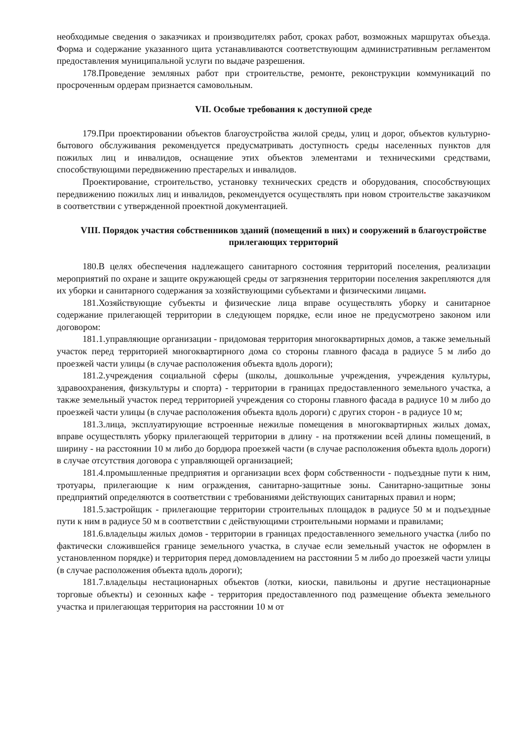необходимые сведения о заказчиках и производителях работ, сроках работ, возможных маршрутах объезда. Форма и содержание указанного щита устанавливаются соответствующим административным регламентом предоставления муниципальной услуги по выдаче разрешения.
178.Проведение земляных работ при строительстве, ремонте, реконструкции коммуникаций по просроченным ордерам признается самовольным.
VII. Особые требования к доступной среде
179.При проектировании объектов благоустройства жилой среды, улиц и дорог, объектов культурно-бытового обслуживания рекомендуется предусматривать доступность среды населенных пунктов для пожилых лиц и инвалидов, оснащение этих объектов элементами и техническими средствами, способствующими передвижению престарелых и инвалидов.
Проектирование, строительство, установку технических средств и оборудования, способствующих передвижению пожилых лиц и инвалидов, рекомендуется осуществлять при новом строительстве заказчиком в соответствии с утвержденной проектной документацией.
VIII. Порядок участия собственников зданий (помещений в них) и сооружений в благоустройстве прилегающих территорий
180.В целях обеспечения надлежащего санитарного состояния территорий поселения, реализации мероприятий по охране и защите окружающей среды от загрязнения территории поселения закрепляются для их уборки и санитарного содержания за хозяйствующими субъектами и физическими лицами.
181.Хозяйствующие субъекты и физические лица вправе осуществлять уборку и санитарное содержание прилегающей территории в следующем порядке, если иное не предусмотрено законом или договором:
181.1.управляющие организации - придомовая территория многоквартирных домов, а также земельный участок перед территорией многоквартирного дома со стороны главного фасада в радиусе 5 м либо до проезжей части улицы (в случае расположения объекта вдоль дороги);
181.2.учреждения социальной сферы (школы, дошкольные учреждения, учреждения культуры, здравоохранения, физкультуры и спорта) - территории в границах предоставленного земельного участка, а также земельный участок перед территорией учреждения со стороны главного фасада в радиусе 10 м либо до проезжей части улицы (в случае расположения объекта вдоль дороги) с других сторон - в радиусе 10 м;
181.3.лица, эксплуатирующие встроенные нежилые помещения в многоквартирных жилых домах, вправе осуществлять уборку прилегающей территории в длину - на протяжении всей длины помещений, в ширину - на расстоянии 10 м либо до бордюра проезжей части (в случае расположения объекта вдоль дороги) в случае отсутствия договора с управляющей организацией;
181.4.промышленные предприятия и организации всех форм собственности - подъездные пути к ним, тротуары, прилегающие к ним ограждения, санитарно-защитные зоны. Санитарно-защитные зоны предприятий определяются в соответствии с требованиями действующих санитарных правил и норм;
181.5.застройщик - прилегающие территории строительных площадок в радиусе 50 м и подъездные пути к ним в радиусе 50 м в соответствии с действующими строительными нормами и правилами;
181.6.владельцы жилых домов - территории в границах предоставленного земельного участка (либо по фактически сложившейся границе земельного участка, в случае если земельный участок не оформлен в установленном порядке) и территория перед домовладением на расстоянии 5 м либо до проезжей части улицы (в случае расположения объекта вдоль дороги);
181.7.владельцы нестационарных объектов (лотки, киоски, павильоны и другие нестационарные торговые объекты) и сезонных кафе - территория предоставленного под размещение объекта земельного участка и прилегающая территория на расстоянии 10 м от